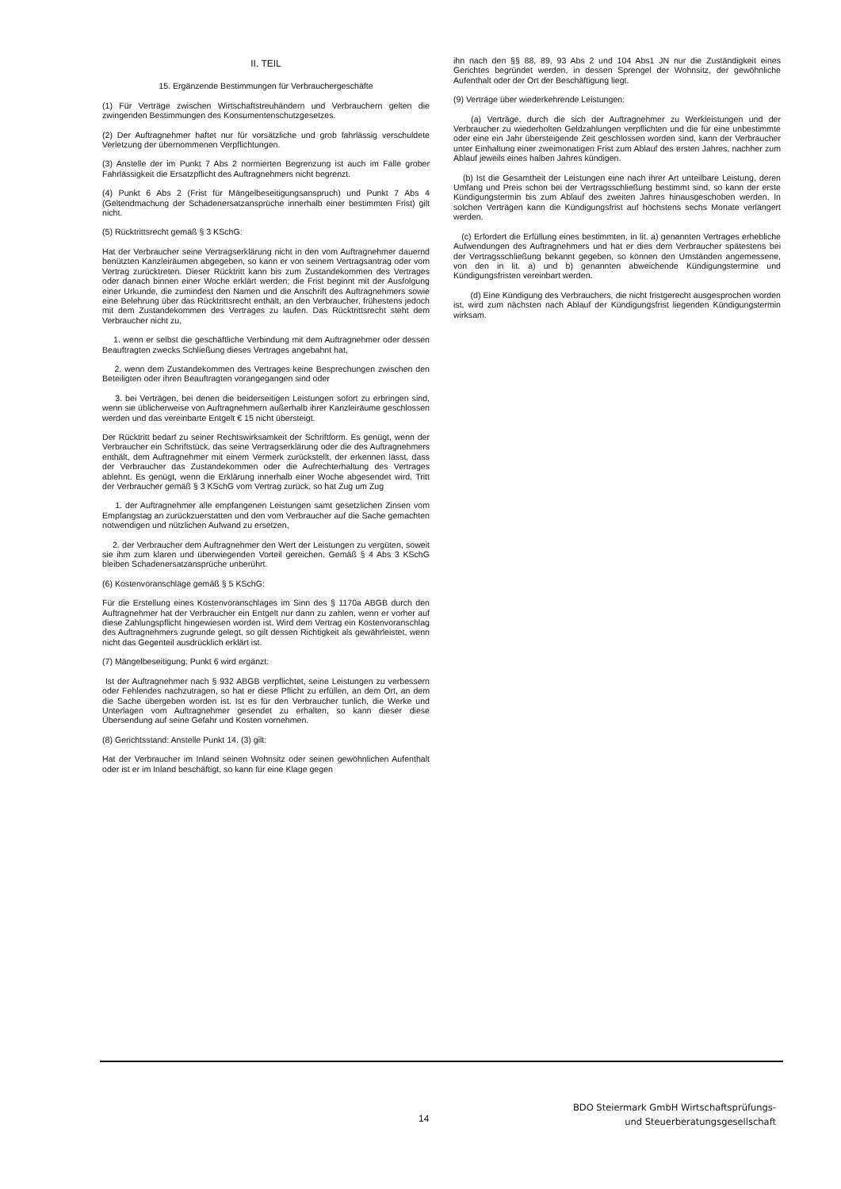II. TEIL
15. Ergänzende Bestimmungen für Verbrauchergeschäfte
(1) Für Verträge zwischen Wirtschaftstreuhändern und Verbrauchern gelten die zwingenden Bestimmungen des Konsumentenschutzgesetzes.
(2) Der Auftragnehmer haftet nur für vorsätzliche und grob fahrlässig verschuldete Verletzung der übernommenen Verpflichtungen.
(3) Anstelle der im Punkt 7 Abs 2 normierten Begrenzung ist auch im Falle grober Fahrlässigkeit die Ersatzpflicht des Auftragnehmers nicht begrenzt.
(4) Punkt 6 Abs 2 (Frist für Mängelbeseitigungsanspruch) und Punkt 7 Abs 4 (Geltendmachung der Schadenersatzansprüche innerhalb einer bestimmten Frist) gilt nicht.
(5) Rücktrittsrecht gemäß § 3 KSchG:
Hat der Verbraucher seine Vertragserklärung nicht in den vom Auftragnehmer dauernd benützten Kanzleiräumen abgegeben, so kann er von seinem Vertragsantrag oder vom Vertrag zurücktreten. Dieser Rücktritt kann bis zum Zustandekommen des Vertrages oder danach binnen einer Woche erklärt werden; die Frist beginnt mit der Ausfolgung einer Urkunde, die zumindest den Namen und die Anschrift des Auftragnehmers sowie eine Belehrung über das Rücktrittsrecht enthält, an den Verbraucher, frühestens jedoch mit dem Zustandekommen des Vertrages zu laufen. Das Rücktrittsrecht steht dem Verbraucher nicht zu,
1. wenn er selbst die geschäftliche Verbindung mit dem Auftragnehmer oder dessen Beauftragten zwecks Schließung dieses Vertrages angebahnt hat,
2. wenn dem Zustandekommen des Vertrages keine Besprechungen zwischen den Beteiligten oder ihren Beauftragten vorangegangen sind oder
3. bei Verträgen, bei denen die beiderseitigen Leistungen sofort zu erbringen sind, wenn sie üblicherweise von Auftragnehmern außerhalb ihrer Kanzleiräume geschlossen werden und das vereinbarte Entgelt € 15 nicht übersteigt.
Der Rücktritt bedarf zu seiner Rechtswirksamkeit der Schriftform. Es genügt, wenn der Verbraucher ein Schriftstück, das seine Vertragserklärung oder die des Auftragnehmers enthält, dem Auftragnehmer mit einem Vermerk zurückstellt, der erkennen lässt, dass der Verbraucher das Zustandekommen oder die Aufrechterhaltung des Vertrages ablehnt. Es genügt, wenn die Erklärung innerhalb einer Woche abgesendet wird. Tritt der Verbraucher gemäß § 3 KSchG vom Vertrag zurück, so hat Zug um Zug
1. der Auftragnehmer alle empfangenen Leistungen samt gesetzlichen Zinsen vom Empfangstag an zurückzuerstatten und den vom Verbraucher auf die Sache gemachten notwendigen und nützlichen Aufwand zu ersetzen,
2. der Verbraucher dem Auftragnehmer den Wert der Leistungen zu vergüten, soweit sie ihm zum klaren und überwiegenden Vorteil gereichen. Gemäß § 4 Abs 3 KSchG bleiben Schadenersatzansprüche unberührt.
(6) Kostenvoranschläge gemäß § 5 KSchG:
Für die Erstellung eines Kostenvoranschlages im Sinn des § 1170a ABGB durch den Auftragnehmer hat der Verbraucher ein Entgelt nur dann zu zahlen, wenn er vorher auf diese Zahlungspflicht hingewiesen worden ist. Wird dem Vertrag ein Kostenvoranschlag des Auftragnehmers zugrunde gelegt, so gilt dessen Richtigkeit als gewährleistet, wenn nicht das Gegenteil ausdrücklich erklärt ist.
(7) Mängelbeseitigung: Punkt 6 wird ergänzt:
Ist der Auftragnehmer nach § 932 ABGB verpflichtet, seine Leistungen zu verbessern oder Fehlendes nachzutragen, so hat er diese Pflicht zu erfüllen, an dem Ort, an dem die Sache übergeben worden ist. Ist es für den Verbraucher tunlich, die Werke und Unterlagen vom Auftragnehmer gesendet zu erhalten, so kann dieser diese Übersendung auf seine Gefahr und Kosten vornehmen.
(8) Gerichtsstand: Anstelle Punkt 14. (3) gilt:
Hat der Verbraucher im Inland seinen Wohnsitz oder seinen gewöhnlichen Aufenthalt oder ist er im Inland beschäftigt, so kann für eine Klage gegen
ihn nach den §§ 88, 89, 93 Abs 2 und 104 Abs1 JN nur die Zuständigkeit eines Gerichtes begründet werden, in dessen Sprengel der Wohnsitz, der gewöhnliche Aufenthalt oder der Ort der Beschäftigung liegt.
(9) Verträge über wiederkehrende Leistungen:
(a) Verträge, durch die sich der Auftragnehmer zu Werkleistungen und der Verbraucher zu wiederholten Geldzahlungen verpflichten und die für eine unbestimmte oder eine ein Jahr übersteigende Zeit geschlossen worden sind, kann der Verbraucher unter Einhaltung einer zweimonatigen Frist zum Ablauf des ersten Jahres, nachher zum Ablauf jeweils eines halben Jahres kündigen.
(b) Ist die Gesamtheit der Leistungen eine nach ihrer Art unteilbare Leistung, deren Umfang und Preis schon bei der Vertragsschließung bestimmt sind, so kann der erste Kündigungstermin bis zum Ablauf des zweiten Jahres hinausgeschoben werden. In solchen Verträgen kann die Kündigungsfrist auf höchstens sechs Monate verlängert werden.
(c) Erfordert die Erfüllung eines bestimmten, in lit. a) genannten Vertrages erhebliche Aufwendungen des Auftragnehmers und hat er dies dem Verbraucher spätestens bei der Vertragsschließung bekannt gegeben, so können den Umständen angemessene, von den in lit. a) und b) genannten abweichende Kündigungstermine und Kündigungsfristen vereinbart werden.
(d) Eine Kündigung des Verbrauchers, die nicht fristgerecht ausgesprochen worden ist, wird zum nächsten nach Ablauf der Kündigungsfrist liegenden Kündigungstermin wirksam.
BDO Steiermark GmbH Wirtschaftsprüfungs-
und Steuerberatungsgesellschaft
14